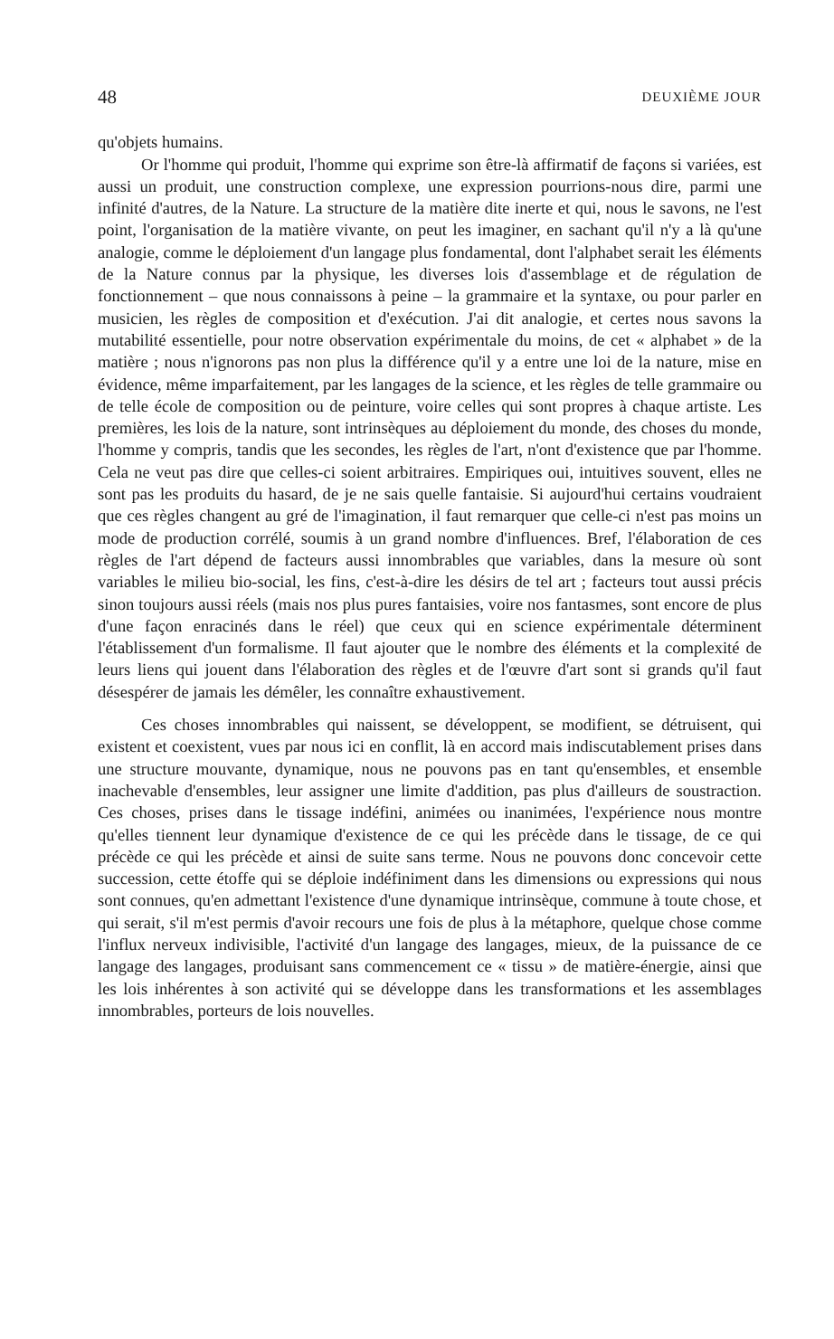48 DEUXIÈME JOUR
qu'objets humains.
Or l'homme qui produit, l'homme qui exprime son être-là affirmatif de façons si variées, est aussi un produit, une construction complexe, une expression pourrions-nous dire, parmi une infinité d'autres, de la Nature. La structure de la matière dite inerte et qui, nous le savons, ne l'est point, l'organisation de la matière vivante, on peut les imaginer, en sachant qu'il n'y a là qu'une analogie, comme le déploiement d'un langage plus fondamental, dont l'alphabet serait les éléments de la Nature connus par la physique, les diverses lois d'assemblage et de régulation de fonctionnement – que nous connaissons à peine – la grammaire et la syntaxe, ou pour parler en musicien, les règles de composition et d'exécution. J'ai dit analogie, et certes nous savons la mutabilité essentielle, pour notre observation expérimentale du moins, de cet « alphabet » de la matière ; nous n'ignorons pas non plus la différence qu'il y a entre une loi de la nature, mise en évidence, même imparfaitement, par les langages de la science, et les règles de telle grammaire ou de telle école de composition ou de peinture, voire celles qui sont propres à chaque artiste. Les premières, les lois de la nature, sont intrinsèques au déploiement du monde, des choses du monde, l'homme y compris, tandis que les secondes, les règles de l'art, n'ont d'existence que par l'homme. Cela ne veut pas dire que celles-ci soient arbitraires. Empiriques oui, intuitives souvent, elles ne sont pas les produits du hasard, de je ne sais quelle fantaisie. Si aujourd'hui certains voudraient que ces règles changent au gré de l'imagination, il faut remarquer que celle-ci n'est pas moins un mode de production corrélé, soumis à un grand nombre d'influences. Bref, l'élaboration de ces règles de l'art dépend de facteurs aussi innombrables que variables, dans la mesure où sont variables le milieu bio-social, les fins, c'est-à-dire les désirs de tel art ; facteurs tout aussi précis sinon toujours aussi réels (mais nos plus pures fantaisies, voire nos fantasmes, sont encore de plus d'une façon enracinés dans le réel) que ceux qui en science expérimentale déterminent l'établissement d'un formalisme. Il faut ajouter que le nombre des éléments et la complexité de leurs liens qui jouent dans l'élaboration des règles et de l'œuvre d'art sont si grands qu'il faut désespérer de jamais les démêler, les connaître exhaustivement.
Ces choses innombrables qui naissent, se développent, se modifient, se détruisent, qui existent et coexistent, vues par nous ici en conflit, là en accord mais indiscutablement prises dans une structure mouvante, dynamique, nous ne pouvons pas en tant qu'ensembles, et ensemble inachevable d'ensembles, leur assigner une limite d'addition, pas plus d'ailleurs de soustraction. Ces choses, prises dans le tissage indéfini, animées ou inanimées, l'expérience nous montre qu'elles tiennent leur dynamique d'existence de ce qui les précède dans le tissage, de ce qui précède ce qui les précède et ainsi de suite sans terme. Nous ne pouvons donc concevoir cette succession, cette étoffe qui se déploie indéfiniment dans les dimensions ou expressions qui nous sont connues, qu'en admettant l'existence d'une dynamique intrinsèque, commune à toute chose, et qui serait, s'il m'est permis d'avoir recours une fois de plus à la métaphore, quelque chose comme l'influx nerveux indivisible, l'activité d'un langage des langages, mieux, de la puissance de ce langage des langages, produisant sans commencement ce « tissu » de matière-énergie, ainsi que les lois inhérentes à son activité qui se développe dans les transformations et les assemblages innombrables, porteurs de lois nouvelles.